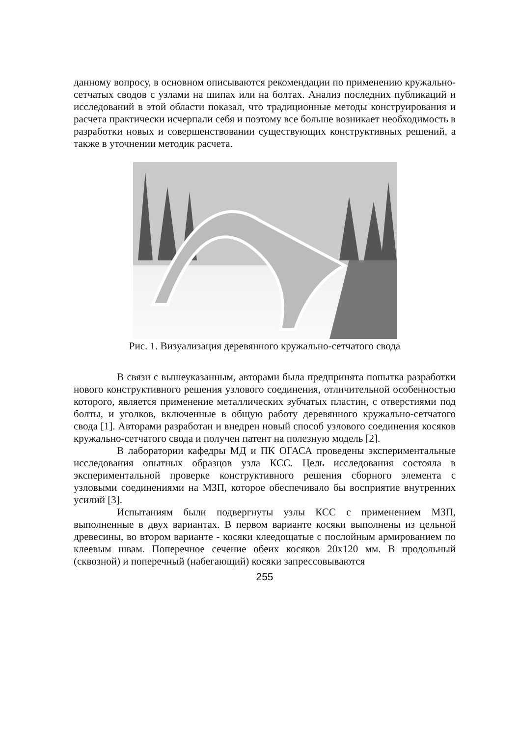данному вопросу, в основном описываются рекомендации по применению кружально-сетчатых сводов с узлами на шипах или на болтах. Анализ последних публикаций и исследований в этой области показал, что традиционные методы конструирования и расчета практически исчерпали себя и поэтому все больше возникает необходимость в разработки новых и совершенствовании существующих конструктивных решений, а также в уточнении методик расчета.
Рис. 1. Визуализация деревянного кружально-сетчатого свода
В связи с вышеуказанным, авторами была предпринята попытка разработки нового конструктивного решения узлового соединения, отличительной особенностью которого, является применение металлических зубчатых пластин, с отверстиями под болты, и уголков, включенные в общую работу деревянного кружально-сетчатого свода [1]. Авторами разработан и внедрен новый способ узлового соединения косяков кружально-сетчатого свода и получен патент на полезную модель [2].
В лаборатории кафедры МД и ПК ОГАСА проведены экспериментальные исследования опытных образцов узла КСС. Цель исследования состояла в экспериментальной проверке конструктивного решения сборного элемента с узловыми соединениями на МЗП, которое обеспечивало бы восприятие внутренних усилий [3].
Испытаниям были подвергнуты узлы КСС с применением МЗП, выполненные в двух вариантах. В первом варианте косяки выполнены из цельной древесины, во втором варианте - косяки клеедощатые с послойным армированием по клеевым швам. Поперечное сечение обеих косяков 20х120 мм. В продольный (сквозной) и поперечный (набегающий) косяки запрессовываются
255